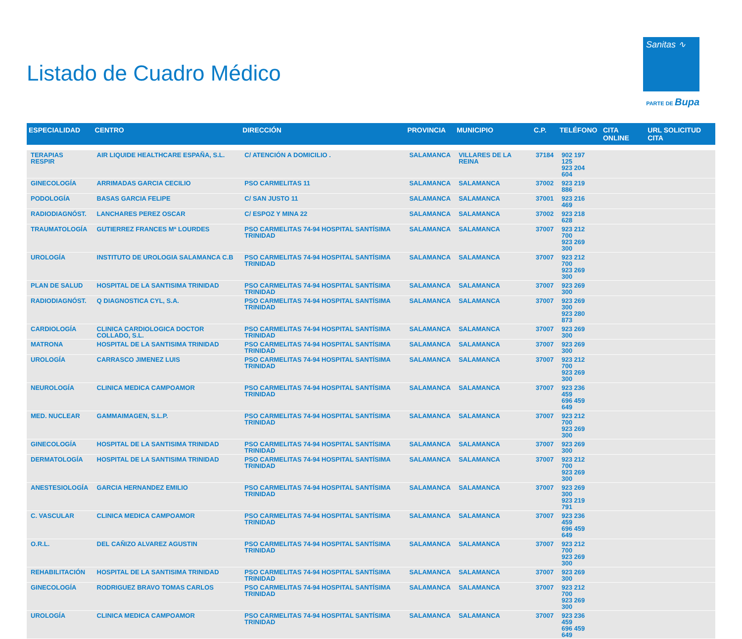Listado de Cuadro Médico
Sanitas ∿
PARTE DE Bupa
| ESPECIALIDAD | CENTRO | DIRECCIÓN | PROVINCIA | MUNICIPIO | C.P. | TELÉFONO | CITA ONLINE | URL SOLICITUD CITA |
| --- | --- | --- | --- | --- | --- | --- | --- | --- |
| TERAPIAS RESPIR | AIR LIQUIDE HEALTHCARE ESPAÑA, S.L. | C/ ATENCIÓN A DOMICILIO . | SALAMANCA | VILLARES DE LA REINA | 37184 | 902 197 125 923 204 604 | | |
| GINECOLOGÍA | ARRIMADAS GARCIA CECILIO | PSO CARMELITAS 11 | SALAMANCA | SALAMANCA | 37002 | 923 219 886 | | |
| PODOLOGÍA | BASAS GARCIA FELIPE | C/ SAN JUSTO 11 | SALAMANCA | SALAMANCA | 37001 | 923 216 469 | | |
| RADIODIAGNÓST. | LANCHARES PEREZ OSCAR | C/ ESPOZ Y MINA 22 | SALAMANCA | SALAMANCA | 37002 | 923 218 628 | | |
| TRAUMATOLOGÍA | GUTIERREZ FRANCES Mª LOURDES | PSO CARMELITAS 74-94 HOSPITAL SANTÍSIMA TRINIDAD | SALAMANCA | SALAMANCA | 37007 | 923 212 700 923 269 300 | | |
| UROLOGÍA | INSTITUTO DE UROLOGIA SALAMANCA C.B | PSO CARMELITAS 74-94 HOSPITAL SANTÍSIMA TRINIDAD | SALAMANCA | SALAMANCA | 37007 | 923 212 700 923 269 300 | | |
| PLAN DE SALUD | HOSPITAL DE LA SANTISIMA TRINIDAD | PSO CARMELITAS 74-94 HOSPITAL SANTÍSIMA TRINIDAD | SALAMANCA | SALAMANCA | 37007 | 923 269 300 | | |
| RADIODIAGNÓST. | Q DIAGNOSTICA CYL, S.A. | PSO CARMELITAS 74-94 HOSPITAL SANTÍSIMA TRINIDAD | SALAMANCA | SALAMANCA | 37007 | 923 269 300 923 280 873 | | |
| CARDIOLOGÍA | CLINICA CARDIOLOGICA DOCTOR COLLADO, S.L. | PSO CARMELITAS 74-94 HOSPITAL SANTÍSIMA TRINIDAD | SALAMANCA | SALAMANCA | 37007 | 923 269 300 | | |
| MATRONA | HOSPITAL DE LA SANTISIMA TRINIDAD | PSO CARMELITAS 74-94 HOSPITAL SANTÍSIMA TRINIDAD | SALAMANCA | SALAMANCA | 37007 | 923 269 300 | | |
| UROLOGÍA | CARRASCO JIMENEZ LUIS | PSO CARMELITAS 74-94 HOSPITAL SANTÍSIMA TRINIDAD | SALAMANCA | SALAMANCA | 37007 | 923 212 700 923 269 300 | | |
| NEUROLOGÍA | CLINICA MEDICA CAMPOAMOR | PSO CARMELITAS 74-94 HOSPITAL SANTÍSIMA TRINIDAD | SALAMANCA | SALAMANCA | 37007 | 923 236 459 696 459 649 | | |
| MED. NUCLEAR | GAMMAIMAGEN, S.L.P. | PSO CARMELITAS 74-94 HOSPITAL SANTÍSIMA TRINIDAD | SALAMANCA | SALAMANCA | 37007 | 923 212 700 923 269 300 | | |
| GINECOLOGÍA | HOSPITAL DE LA SANTISIMA TRINIDAD | PSO CARMELITAS 74-94 HOSPITAL SANTÍSIMA TRINIDAD | SALAMANCA | SALAMANCA | 37007 | 923 269 300 | | |
| DERMATOLOGÍA | HOSPITAL DE LA SANTISIMA TRINIDAD | PSO CARMELITAS 74-94 HOSPITAL SANTÍSIMA TRINIDAD | SALAMANCA | SALAMANCA | 37007 | 923 212 700 923 269 300 | | |
| ANESTESIOLOGÍA | GARCIA HERNANDEZ EMILIO | PSO CARMELITAS 74-94 HOSPITAL SANTÍSIMA TRINIDAD | SALAMANCA | SALAMANCA | 37007 | 923 269 300 923 219 791 | | |
| C. VASCULAR | CLINICA MEDICA CAMPOAMOR | PSO CARMELITAS 74-94 HOSPITAL SANTÍSIMA TRINIDAD | SALAMANCA | SALAMANCA | 37007 | 923 236 459 696 459 649 | | |
| O.R.L. | DEL CAÑIZO ALVAREZ AGUSTIN | PSO CARMELITAS 74-94 HOSPITAL SANTÍSIMA TRINIDAD | SALAMANCA | SALAMANCA | 37007 | 923 212 700 923 269 300 | | |
| REHABILITACIÓN | HOSPITAL DE LA SANTISIMA TRINIDAD | PSO CARMELITAS 74-94 HOSPITAL SANTÍSIMA TRINIDAD | SALAMANCA | SALAMANCA | 37007 | 923 269 300 | | |
| GINECOLOGÍA | RODRIGUEZ BRAVO TOMAS CARLOS | PSO CARMELITAS 74-94 HOSPITAL SANTÍSIMA TRINIDAD | SALAMANCA | SALAMANCA | 37007 | 923 212 700 923 269 300 | | |
| UROLOGÍA | CLINICA MEDICA CAMPOAMOR | PSO CARMELITAS 74-94 HOSPITAL SANTÍSIMA TRINIDAD | SALAMANCA | SALAMANCA | 37007 | 923 236 459 696 459 649 | | |